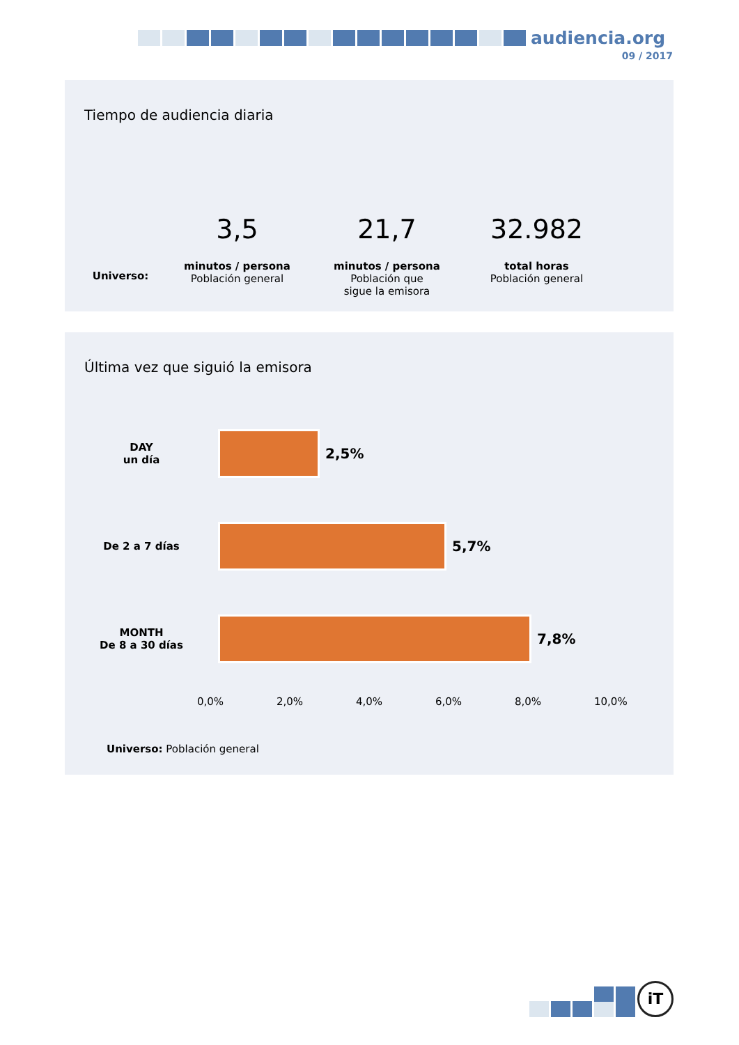audiencia.org
09 / 2017
Tiempo de audiencia diaria
Universo:
3,5
minutos / persona
Población general
21,7
minutos / persona
Población que
sigue la emisora
32.982
total horas
Población general
Última vez que siguió la emisora
DAY
un día
2,5%
De 2 a 7 días
5,7%
MONTH
De 8 a 30 días
7,8%
0,0% 2,0% 4,0% 6,0% 8,0% 10,0%
Universo: Población general
iT